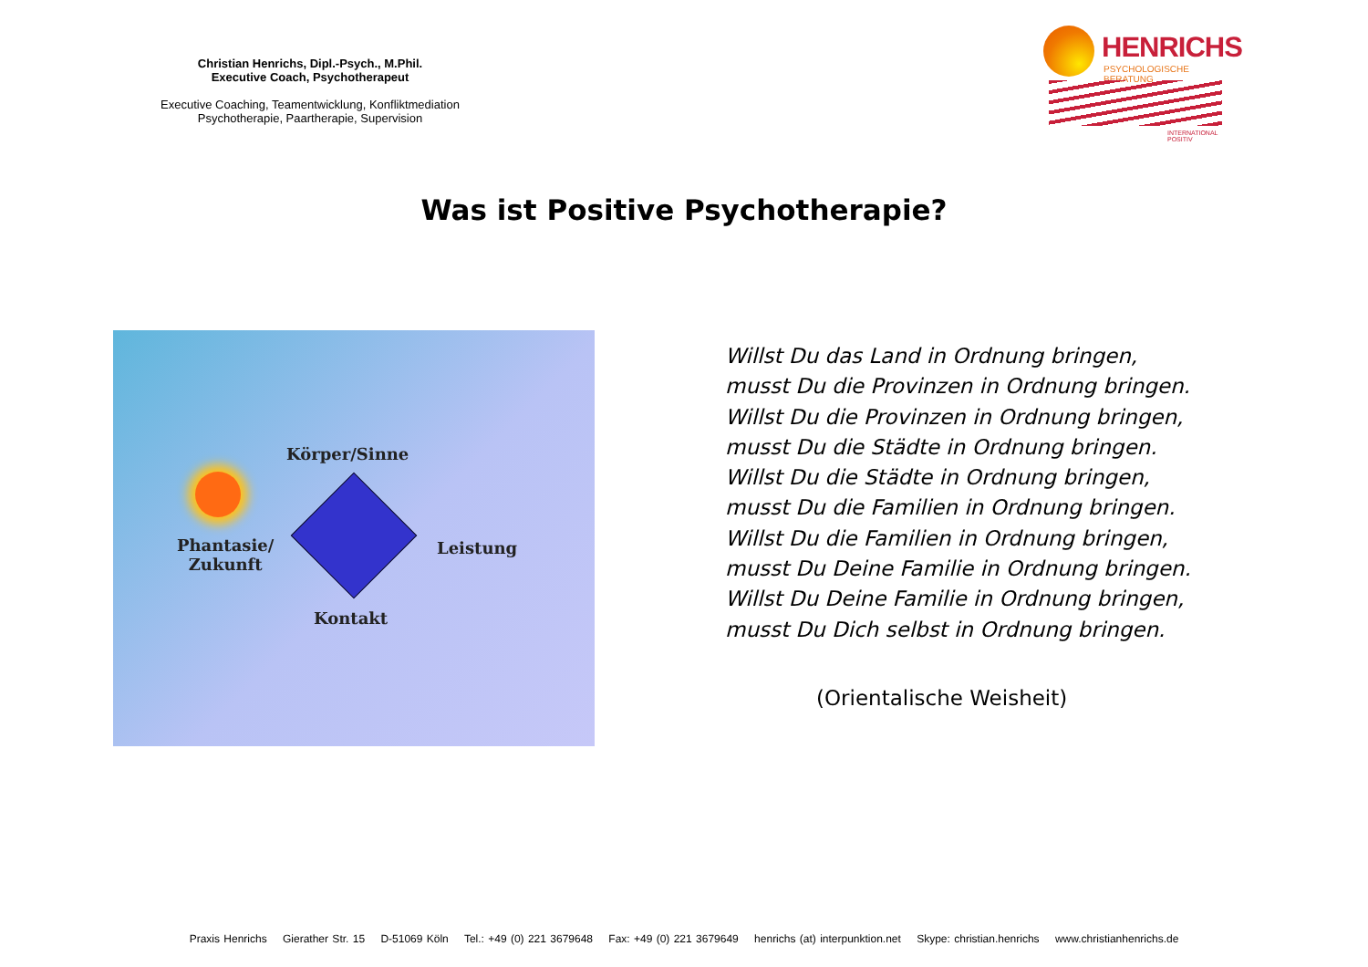Christian Henrichs, Dipl.-Psych., M.Phil.
Executive Coach, Psychotherapeut
Executive Coaching, Teamentwicklung, Konfliktmediation
Psychotherapie, Paartherapie, Supervision
HENRICHS
PSYCHOLOGISCHE BERATUNG
INTERNATIONAL POSITIV
Was ist Positive Psychotherapie?
Körper/Sinne
Phantasie/
Zukunft
Leistung
Kontakt
Willst Du das Land in Ordnung bringen,
musst Du die Provinzen in Ordnung bringen.
Willst Du die Provinzen in Ordnung bringen,
musst Du die Städte in Ordnung bringen.
Willst Du die Städte in Ordnung bringen,
musst Du die Familien in Ordnung bringen.
Willst Du die Familien in Ordnung bringen,
musst Du Deine Familie in Ordnung bringen.
Willst Du Deine Familie in Ordnung bringen,
musst Du Dich selbst in Ordnung bringen.
(Orientalische Weisheit)
Praxis Henrichs Gierather Str. 15 D-51069 Köln Tel.: +49 (0) 221 3679648 Fax: +49 (0) 221 3679649 henrichs (at) interpunktion.net Skype: christian.henrichs www.christianhenrichs.de